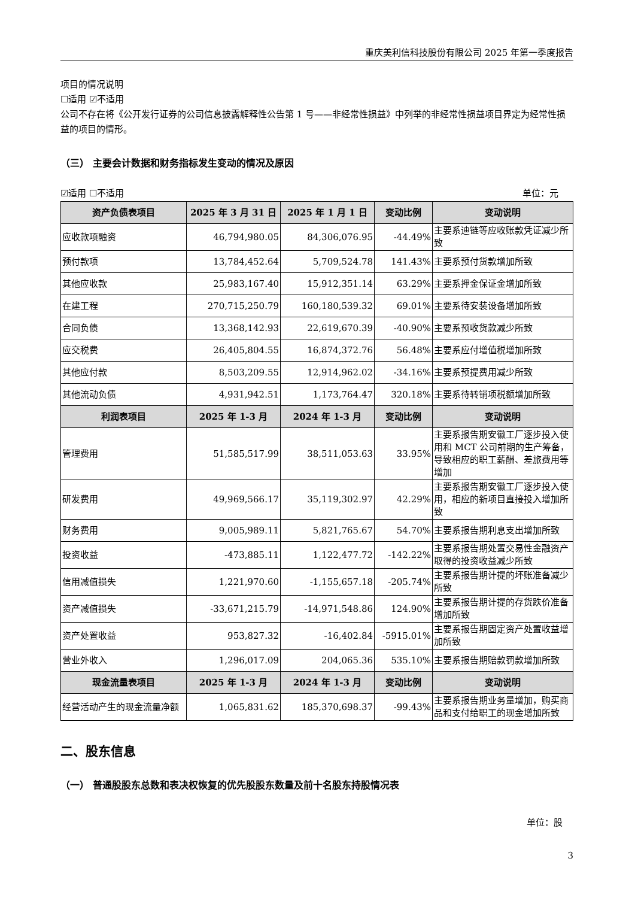重庆美利信科技股份有限公司 2025 年第一季度报告
项目的情况说明
☐适用 ☑不适用
公司不存在将《公开发行证券的公司信息披露解释性公告第 1 号——非经常性损益》中列举的非经常性损益项目界定为经常性损益的项目的情形。
（三） 主要会计数据和财务指标发生变动的情况及原因
☑适用 ☐不适用 单位：元
| 资产负债表项目 | 2025 年 3 月 31 日 | 2025 年 1 月 1 日 | 变动比例 | 变动说明 |
| --- | --- | --- | --- | --- |
| 应收款项融资 | 46,794,980.05 | 84,306,076.95 | -44.49% | 主要系迪链等应收账款凭证减少所致 |
| 预付款项 | 13,784,452.64 | 5,709,524.78 | 141.43% | 主要系预付货款增加所致 |
| 其他应收款 | 25,983,167.40 | 15,912,351.14 | 63.29% | 主要系押金保证金增加所致 |
| 在建工程 | 270,715,250.79 | 160,180,539.32 | 69.01% | 主要系待安装设备增加所致 |
| 合同负债 | 13,368,142.93 | 22,619,670.39 | -40.90% | 主要系预收货款减少所致 |
| 应交税费 | 26,405,804.55 | 16,874,372.76 | 56.48% | 主要系应付增值税增加所致 |
| 其他应付款 | 8,503,209.55 | 12,914,962.02 | -34.16% | 主要系预提费用减少所致 |
| 其他流动负债 | 4,931,942.51 | 1,173,764.47 | 320.18% | 主要系待转销项税额增加所致 |
| 利润表项目 | 2025 年 1-3 月 | 2024 年 1-3 月 | 变动比例 | 变动说明 |
| 管理费用 | 51,585,517.99 | 38,511,053.63 | 33.95% | 主要系报告期安徽工厂逐步投入使用和 MCT 公司前期的生产筹备，导致相应的职工薪酬、差旅费用等增加 |
| 研发费用 | 49,969,566.17 | 35,119,302.97 | 42.29% | 主要系报告期安徽工厂逐步投入使用，相应的新项目直接投入增加所致 |
| 财务费用 | 9,005,989.11 | 5,821,765.67 | 54.70% | 主要系报告期利息支出增加所致 |
| 投资收益 | -473,885.11 | 1,122,477.72 | -142.22% | 主要系报告期处置交易性金融资产取得的投资收益减少所致 |
| 信用减值损失 | 1,221,970.60 | -1,155,657.18 | -205.74% | 主要系报告期计提的坏账准备减少所致 |
| 资产减值损失 | -33,671,215.79 | -14,971,548.86 | 124.90% | 主要系报告期计提的存货跌价准备增加所致 |
| 资产处置收益 | 953,827.32 | -16,402.84 | -5915.01% | 主要系报告期固定资产处置收益增加所致 |
| 营业外收入 | 1,296,017.09 | 204,065.36 | 535.10% | 主要系报告期赔款罚款增加所致 |
| 现金流量表项目 | 2025 年 1-3 月 | 2024 年 1-3 月 | 变动比例 | 变动说明 |
| 经营活动产生的现金流量净额 | 1,065,831.62 | 185,370,698.37 | -99.43% | 主要系报告期业务量增加，购买商品和支付给职工的现金增加所致 |
二、股东信息
（一） 普通股股东总数和表决权恢复的优先股股东数量及前十名股东持股情况表
单位：股
3